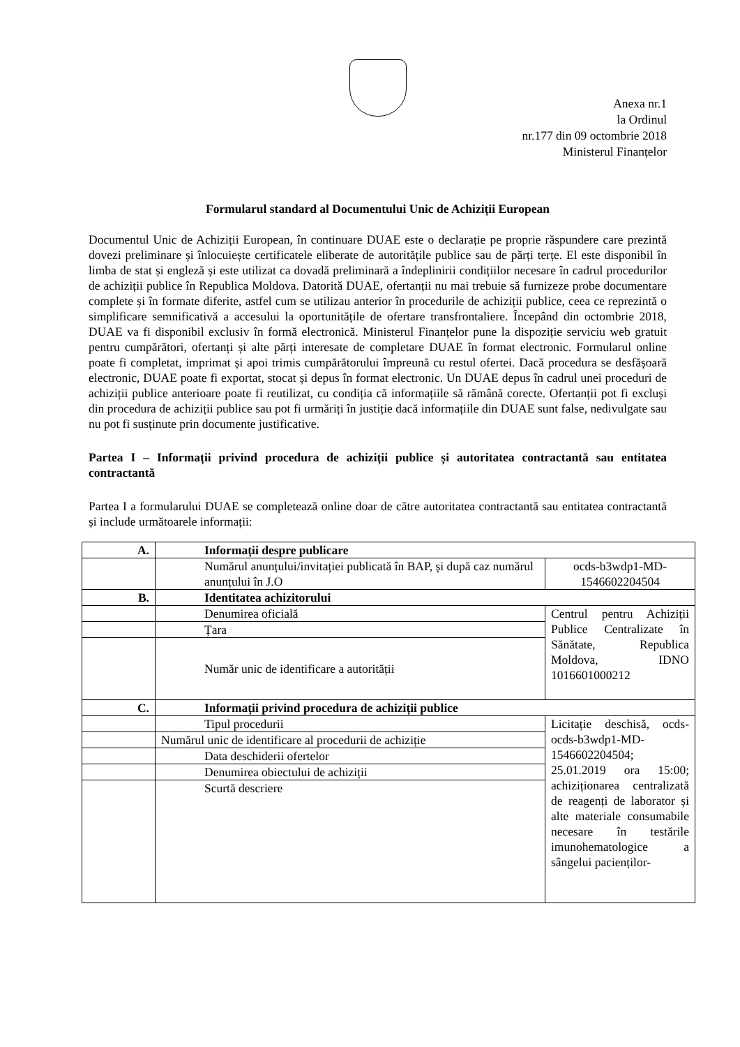Anexa nr.1
la Ordinul
nr.177 din 09 octombrie 2018
Ministerul Finanțelor
Formularul standard al Documentului Unic de Achiziții European
Documentul Unic de Achiziții European, în continuare DUAE este o declarație pe proprie răspundere care prezintă dovezi preliminare și înlocuiește certificatele eliberate de autoritățile publice sau de părți terțe. El este disponibil în limba de stat și engleză și este utilizat ca dovadă preliminară a îndeplinirii condițiilor necesare în cadrul procedurilor de achiziții publice în Republica Moldova. Datorită DUAE, ofertanții nu mai trebuie să furnizeze probe documentare complete și în formate diferite, astfel cum se utilizau anterior în procedurile de achiziții publice, ceea ce reprezintă o simplificare semnificativă a accesului la oportunitățile de ofertare transfrontaliere. Începând din octombrie 2018, DUAE va fi disponibil exclusiv în formă electronică. Ministerul Finanțelor pune la dispoziție serviciu web gratuit pentru cumpărători, ofertanți și alte părți interesate de completare DUAE în format electronic. Formularul online poate fi completat, imprimat și apoi trimis cumpărătorului împreună cu restul ofertei. Dacă procedura se desfășoară electronic, DUAE poate fi exportat, stocat și depus în format electronic. Un DUAE depus în cadrul unei proceduri de achiziții publice anterioare poate fi reutilizat, cu condiția că informațiile să rămână corecte. Ofertanții pot fi excluși din procedura de achiziții publice sau pot fi urmăriți în justiție dacă informațiile din DUAE sunt false, nedivulgate sau nu pot fi susținute prin documente justificative.
Partea I – Informații privind procedura de achiziții publice și autoritatea contractantă sau entitatea contractantă
Partea I a formularului DUAE se completează online doar de către autoritatea contractantă sau entitatea contractantă și include următoarele informații:
| A. | Informații despre publicare | |
| | Numărul anunțului/invitației publicată în BAP, și după caz numărul anunțului în J.O | ocds-b3wdp1-MD- 1546602204504 |
| B. | Identitatea achizitorului | |
| | Denumirea oficială | Centrul pentru Achiziții Publice Centralizate în Sănătate, Republica Moldova, IDNO 1016601000212 |
| | Țara | |
| | Număr unic de identificare a autorității | |
| C. | Informații privind procedura de achiziții publice | |
| | Tipul procedurii | Licitație deschisă, ocds-ocds-b3wdp1-MD-1546602204504; 25.01.2019 ora 15:00; achiziționarea centralizată de reagenți de laborator și alte materiale consumabile necesare în testările imunohematologice a sângelui pacienților- |
| | Numărul unic de identificare al procedurii de achiziție | |
| | Data deschiderii ofertelor | |
| | Denumirea obiectului de achiziții | |
| | Scurtă descriere | |